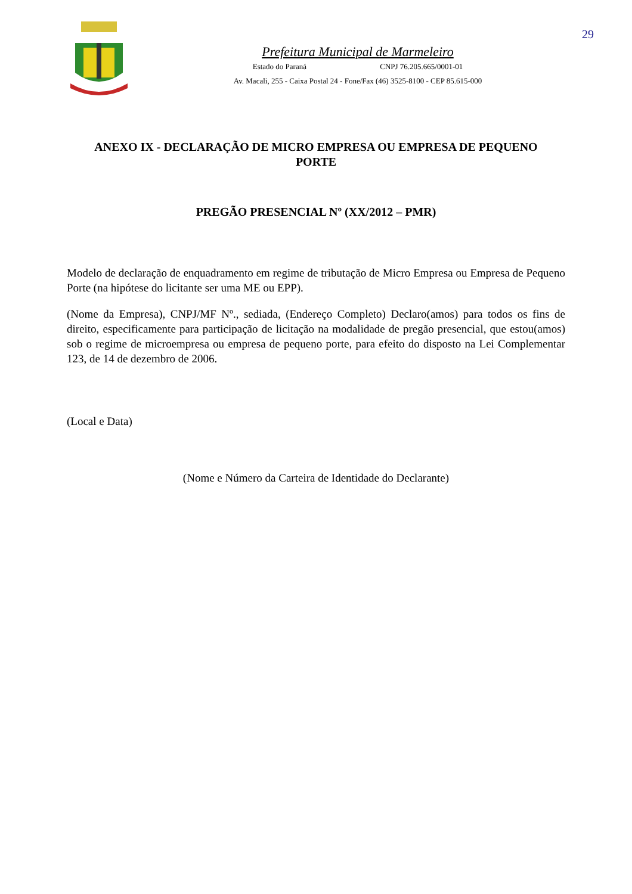29
Prefeitura Municipal de Marmeleiro
Estado do Paraná CNPJ 76.205.665/0001-01
Av. Macali, 255 - Caixa Postal 24 - Fone/Fax (46) 3525-8100 - CEP 85.615-000
ANEXO IX - DECLARAÇÃO DE MICRO EMPRESA OU EMPRESA DE PEQUENO PORTE
PREGÃO PRESENCIAL Nº (XX/2012 – PMR)
Modelo de declaração de enquadramento em regime de tributação de Micro Empresa ou Empresa de Pequeno Porte (na hipótese do licitante ser uma ME ou EPP).
(Nome da Empresa), CNPJ/MF Nº., sediada, (Endereço Completo) Declaro(amos) para todos os fins de direito, especificamente para participação de licitação na modalidade de pregão presencial, que estou(amos) sob o regime de microempresa ou empresa de pequeno porte, para efeito do disposto na Lei Complementar 123, de 14 de dezembro de 2006.
(Local e Data)
(Nome e Número da Carteira de Identidade do Declarante)